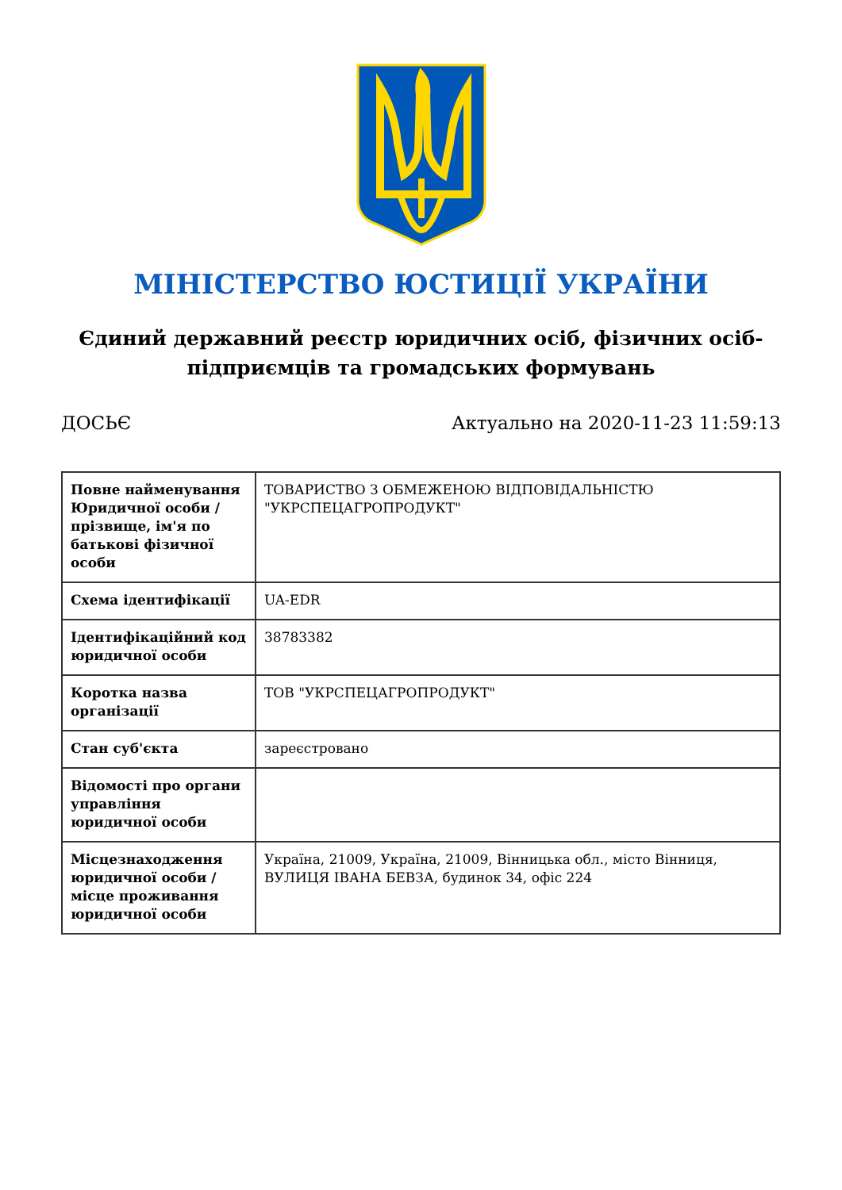МІНІСТЕРСТВО ЮСТИЦІЇ УКРАЇНИ
Єдиний державний реєстр юридичних осіб, фізичних осіб-підприємців та громадських формувань
ДОСЬЄ Актуально на 2020-11-23 11:59:13
| Повне найменування Юридичної особи / прізвище, ім'я по батькові фізичної особи | ТОВАРИСТВО З ОБМЕЖЕНОЮ ВІДПОВІДАЛЬНІСТЮ "УКРСПЕЦАГРОПРОДУКТ" |
| Схема ідентифікації | UA-EDR |
| Ідентифікаційний код юридичної особи | 38783382 |
| Коротка назва організації | ТОВ "УКРСПЕЦАГРОПРОДУКТ" |
| Стан суб'єкта | зареєстровано |
| Відомості про органи управління юридичної особи | |
| Місцезнаходження юридичної особи / місце проживання юридичної особи | Україна, 21009, Україна, 21009, Вінницька обл., місто Вінниця, ВУЛИЦЯ ІВАНА БЕВЗА, будинок 34, офіс 224 |